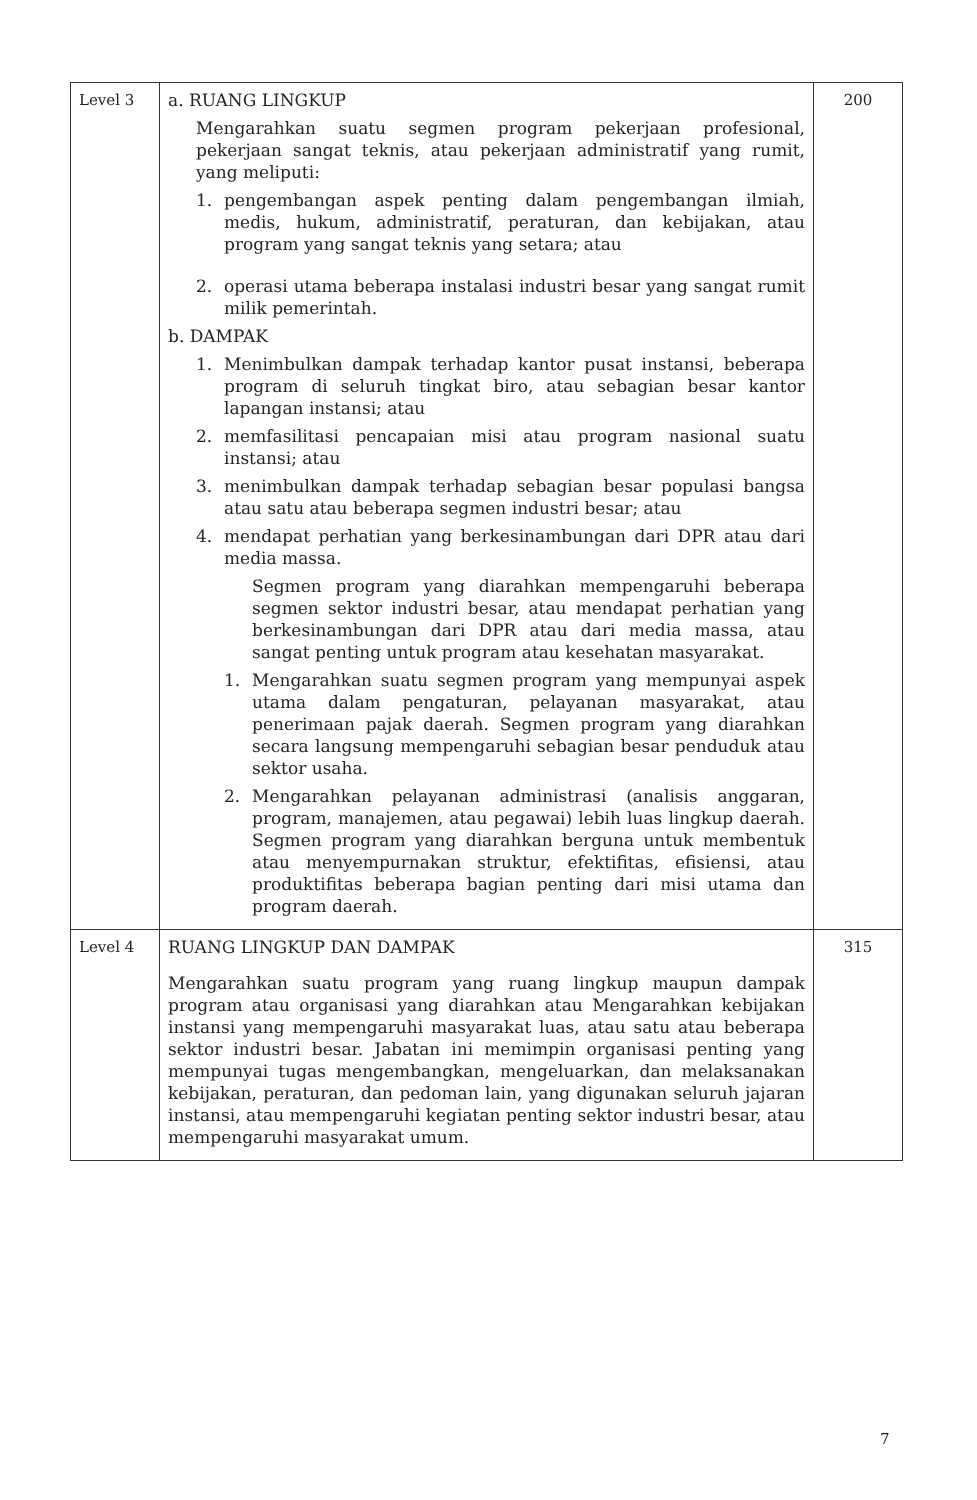| Level 3 | a. RUANG LINGKUP Mengarahkan suatu segmen program pekerjaan profesional, pekerjaan sangat teknis, atau pekerjaan administratif yang rumit, yang meliputi: 1. pengembangan aspek penting dalam pengembangan ilmiah, medis, hukum, administratif, peraturan, dan kebijakan, atau program yang sangat teknis yang setara; atau 2. operasi utama beberapa instalasi industri besar yang sangat rumit milik pemerintah. b. DAMPAK 1. Menimbulkan dampak terhadap kantor pusat instansi, beberapa program di seluruh tingkat biro, atau sebagian besar kantor lapangan instansi; atau 2. memfasilitasi pencapaian misi atau program nasional suatu instansi; atau 3. menimbulkan dampak terhadap sebagian besar populasi bangsa atau satu atau beberapa segmen industri besar; atau 4. mendapat perhatian yang berkesinambungan dari DPR atau dari media massa. Segmen program yang diarahkan mempengaruhi beberapa segmen sektor industri besar, atau mendapat perhatian yang berkesinambungan dari DPR atau dari media massa, atau sangat penting untuk program atau kesehatan masyarakat. 1. Mengarahkan suatu segmen program yang mempunyai aspek utama dalam pengaturan, pelayanan masyarakat, atau penerimaan pajak daerah. Segmen program yang diarahkan secara langsung mempengaruhi sebagian besar penduduk atau sektor usaha. 2. Mengarahkan pelayanan administrasi (analisis anggaran, program, manajemen, atau pegawai) lebih luas lingkup daerah. Segmen program yang diarahkan berguna untuk membentuk atau menyempurnakan struktur, efektifitas, efisiensi, atau produktifitas beberapa bagian penting dari misi utama dan program daerah. | 200 |
| Level 4 | RUANG LINGKUP DAN DAMPAK Mengarahkan suatu program yang ruang lingkup maupun dampak program atau organisasi yang diarahkan atau Mengarahkan kebijakan instansi yang mempengaruhi masyarakat luas, atau satu atau beberapa sektor industri besar. Jabatan ini memimpin organisasi penting yang mempunyai tugas mengembangkan, mengeluarkan, dan melaksanakan kebijakan, peraturan, dan pedoman lain, yang digunakan seluruh jajaran instansi, atau mempengaruhi kegiatan penting sektor industri besar, atau mempengaruhi masyarakat umum. | 315 |
7